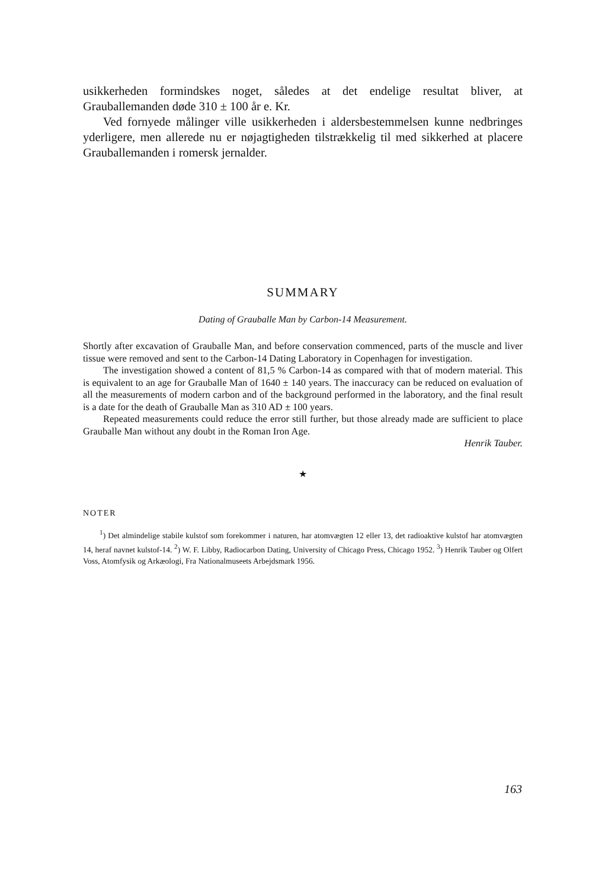usikkerheden formindskes noget, således at det endelige resultat bliver, at Grauballemanden døde 310 ± 100 år e. Kr.
Ved fornyede målinger ville usikkerheden i aldersbestemmelsen kunne nedbringes yderligere, men allerede nu er nøjagtigheden tilstrækkelig til med sikkerhed at placere Grauballemanden i romersk jernalder.
SUMMARY
Dating of Grauballe Man by Carbon-14 Measurement.
Shortly after excavation of Grauballe Man, and before conservation commenced, parts of the muscle and liver tissue were removed and sent to the Carbon-14 Dating Laboratory in Copenhagen for investigation.
The investigation showed a content of 81,5 % Carbon-14 as compared with that of modern material. This is equivalent to an age for Grauballe Man of 1640 ± 140 years. The inaccuracy can be reduced on evaluation of all the measurements of modern carbon and of the background performed in the laboratory, and the final result is a date for the death of Grauballe Man as 310 AD ± 100 years.
Repeated measurements could reduce the error still further, but those already made are sufficient to place Grauballe Man without any doubt in the Roman Iron Age.
Henrik Tauber.
★
NOTER
<sup>1</sup>) Det almindelige stabile kulstof som forekommer i naturen, har atomvægten 12 eller 13, det radioaktive kulstof har atomvægten 14, heraf navnet kulstof-14. <sup>2</sup>) W. F. Libby, Radiocarbon Dating, University of Chicago Press, Chicago 1952. <sup>3</sup>) Henrik Tauber og Olfert Voss, Atomfysik og Arkæologi, Fra Nationalmuseets Arbejdsmark 1956.
163